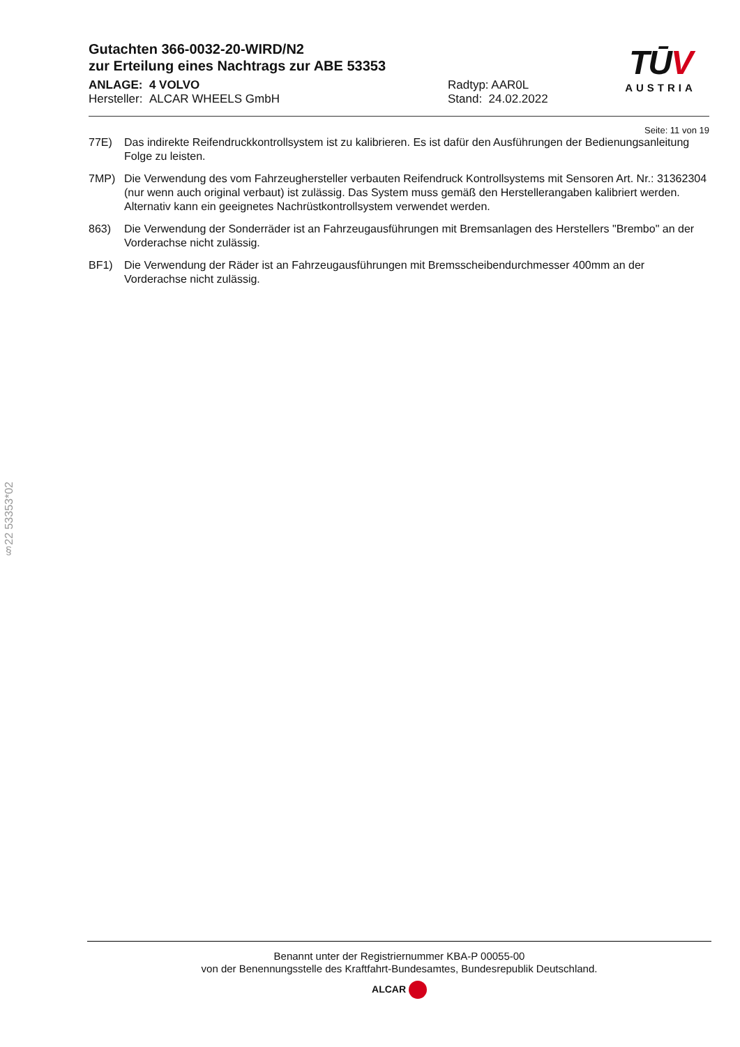TŪV
AUSTRIA
Gutachten 366-0032-20-WIRD/N2
zur Erteilung eines Nachtrags zur ABE 53353
ANLAGE: 4 VOLVO
Hersteller: ALCAR WHEELS GmbH
Radtyp: AAR0L
Stand: 24.02.2022
Seite: 11 von 19
77E) Das indirekte Reifendruckkontrollsystem ist zu kalibrieren. Es ist dafür den Ausführungen der Bedienungsanleitung Folge zu leisten.
7MP) Die Verwendung des vom Fahrzeughersteller verbauten Reifendruck Kontrollsystems mit Sensoren Art. Nr.: 31362304 (nur wenn auch original verbaut) ist zulässig. Das System muss gemäß den Herstellerangaben kalibriert werden. Alternativ kann ein geeignetes Nachrüstkontrollsystem verwendet werden.
863) Die Verwendung der Sonderräder ist an Fahrzeugausführungen mit Bremsanlagen des Herstellers "Brembo" an der Vorderachse nicht zulässig.
BF1) Die Verwendung der Räder ist an Fahrzeugausführungen mit Bremsscheibendurchmesser 400mm an der Vorderachse nicht zulässig.
§22 53353*02
Benannt unter der Registriernummer KBA-P 00055-00
von der Benennungsstelle des Kraftfahrt-Bundesamtes, Bundesrepublik Deutschland.
ALCAR